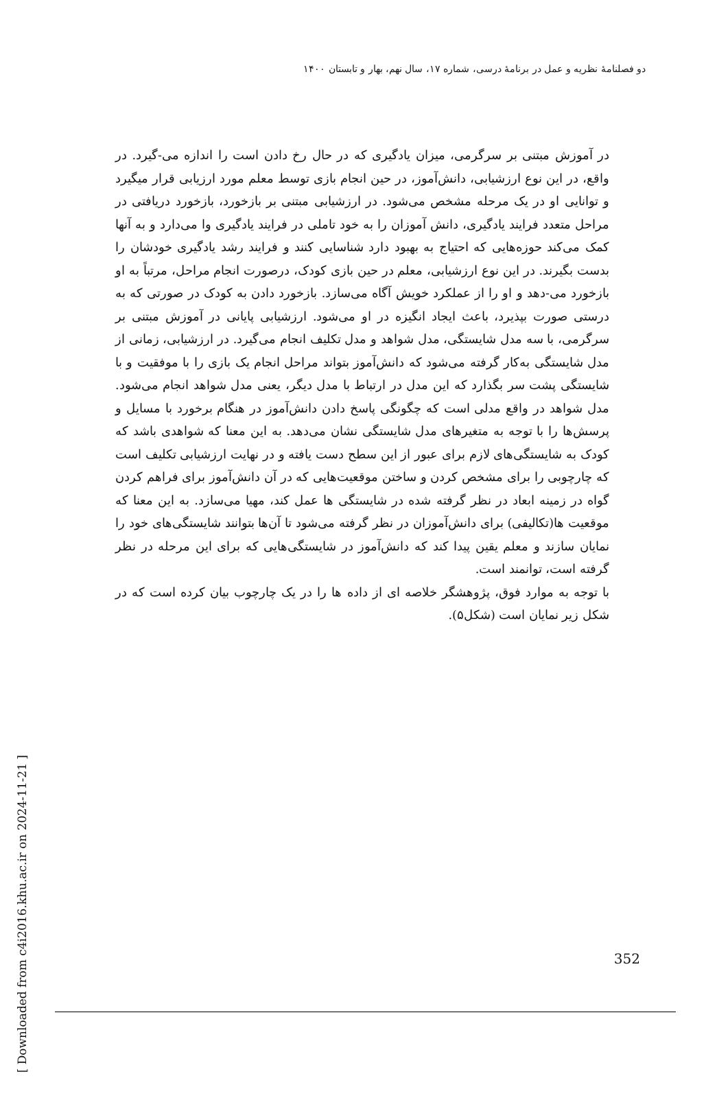دو فصلنامهٔ نظریه و عمل در برنامهٔ درسی، شماره ۱۷، سال نهم، بهار و تابستان ۱۴۰۰
[ Downloaded from c4i2016.khu.ac.ir on 2024-11-21 ]
در آموزش مبتنی بر سرگرمی، میزان یادگیری که در حال رخ دادن است را اندازه می-گیرد. در واقع، در این نوع ارزشیابی، دانش‌آموز، در حین انجام بازی توسط معلم مورد ارزیابی قرار میگیرد و توانایی او در یک مرحله مشخص می‌شود. در ارزشیابی مبتنی بر بازخورد، بازخورد دریافتی در مراحل متعدد فرایند یادگیری، دانش آموزان را به خود تاملی در فرایند یادگیری وا می‌دارد و به آنها کمک می‌کند حوزه‌هایی که احتیاج به بهبود دارد شناسایی کنند و فرایند رشد یادگیری خودشان را بدست بگیرند. در این نوع ارزشیابی، معلم در حین بازی کودک، درصورت انجام مراحل، مرتباً به او بازخورد می-دهد و او را از عملکرد خویش آگاه می‌سازد. بازخورد دادن به کودک در صورتی که به درستی صورت بپذیرد، باعث ایجاد انگیزه در او می‌شود. ارزشیابی پایانی در آموزش مبتنی بر سرگرمی، با سه مدل شایستگی، مدل شواهد و مدل تکلیف انجام می‌گیرد. در ارزشیابی، زمانی از مدل شایستگی به‌کار گرفته می‌شود که دانش‌آموز بتواند مراحل انجام یک بازی را با موفقیت و با شایستگی پشت سر بگذارد که این مدل در ارتباط با مدل دیگر، یعنی مدل شواهد انجام می‌شود. مدل شواهد در واقع مدلی است که چگونگی پاسخ دادن دانش‌آموز در هنگام برخورد با مسایل و پرسش‌ها را با توجه به متغیرهای مدل شایستگی نشان می‌دهد. به این معنا که شواهدی باشد که کودک به شایستگی‌های لازم برای عبور از این سطح دست یافته و در نهایت ارزشیابی تکلیف است که چارچوبی را برای مشخص کردن و ساختن موقعیت‌هایی که در آن دانش‌آموز برای فراهم کردن گواه در زمینه ابعاد در نظر گرفته شده در شایستگی ها عمل کند، مهیا می‌سازد. به این معنا که موقعیت ها(تکالیفی) برای دانش‌آموزان در نظر گرفته می‌شود تا آن‌ها بتوانند شایستگی‌های خود را نمایان سازند و معلم یقین پیدا کند که دانش‌آموز در شایستگی‌هایی که برای این مرحله در نظر گرفته است، توانمند است.
با توجه به موارد فوق، پژوهشگر خلاصه ای از داده ها را در یک چارچوب بیان کرده است که در شکل زیر نمایان است (شکل۵).
352